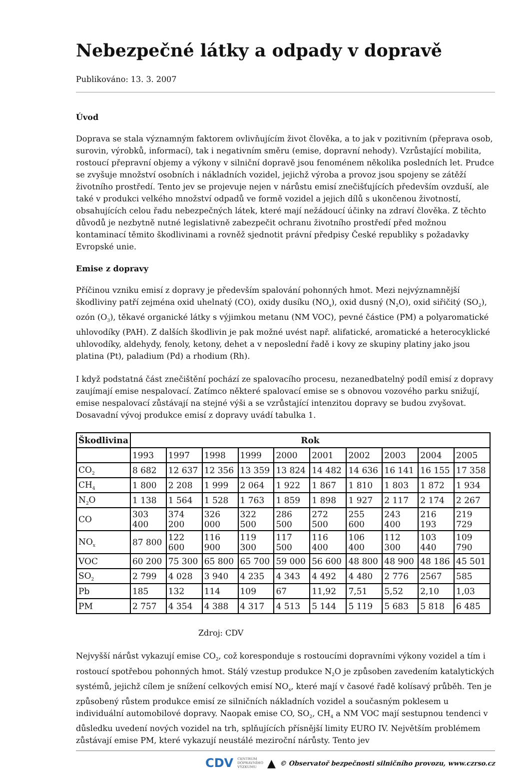Nebezpečné látky a odpady v dopravě
Publikováno: 13. 3. 2007
Úvod
Doprava se stala významným faktorem ovlivňujícím život člověka, a to jak v pozitivním (přeprava osob, surovin, výrobků, informací), tak i negativním směru (emise, dopravní nehody). Vzrůstající mobilita, rostoucí přepravní objemy a výkony v silniční dopravě jsou fenoménem několika posledních let. Prudce se zvyšuje množství osobních i nákladních vozidel, jejichž výroba a provoz jsou spojeny se zátěží životního prostředí. Tento jev se projevuje nejen v nárůstu emisí znečišťujících především ovzduší, ale také v produkci velkého množství odpadů ve formě vozidel a jejich dílů s ukončenou životností, obsahujících celou řadu nebezpečných látek, které mají nežádoucí účinky na zdraví člověka. Z těchto důvodů je nezbytně nutné legislativně zabezpečit ochranu životního prostředí před možnou kontaminací těmito škodlivinami a rovněž sjednotit právní předpisy České republiky s požadavky Evropské unie.
Emise z dopravy
Příčinou vzniku emisí z dopravy je především spalování pohonných hmot. Mezi nejvýznamnější škodliviny patří zejména oxid uhelnatý (CO), oxidy dusíku (NO<sub>x</sub>), oxid dusný (N<sub>2</sub>O), oxid siřičitý (SO<sub>2</sub>), ozón (O<sub>3</sub>), těkavé organické látky s výjimkou metanu (NM VOC), pevné částice (PM) a polyaromatické uhlovodíky (PAH). Z dalších škodlivin je pak možné uvést např. alifatické, aromatické a heterocyklické uhlovodíky, aldehydy, fenoly, ketony, dehet a v neposlední řadě i kovy ze skupiny platiny jako jsou platina (Pt), paladium (Pd) a rhodium (Rh).
I když podstatná část znečištění pochází ze spalovacího procesu, nezanedbatelný podíl emisí z dopravy zaujímají emise nespalovací. Zatímco některé spalovací emise se s obnovou vozového parku snižují, emise nespalovací zůstávají na stejné výši a se vzrůstající intenzitou dopravy se budou zvyšovat. Dosavadní vývoj produkce emisí z dopravy uvádí tabulka 1.
| Škodlivina | Rok | | | | | | | | | |
| --- | --- | --- | --- | --- | --- | --- | --- | --- | --- | --- |
| | 1993 | 1997 | 1998 | 1999 | 2000 | 2001 | 2002 | 2003 | 2004 | 2005 |
| CO<sub>2</sub> | 8 682 | 12 637 | 12 356 | 13 359 | 13 824 | 14 482 | 14 636 | 16 141 | 16 155 | 17 358 |
| CH<sub>4</sub> | 1 800 | 2 208 | 1 999 | 2 064 | 1 922 | 1 867 | 1 810 | 1 803 | 1 872 | 1 934 |
| N<sub>2</sub>O | 1 138 | 1 564 | 1 528 | 1 763 | 1 859 | 1 898 | 1 927 | 2 117 | 2 174 | 2 267 |
| CO | 303 400 | 374 200 | 326 000 | 322 500 | 286 500 | 272 500 | 255 600 | 243 400 | 216 193 | 219 729 |
| NO<sub>x</sub> | 87 800 | 122 600 | 116 900 | 119 300 | 117 500 | 116 400 | 106 400 | 112 300 | 103 440 | 109 790 |
| VOC | 60 200 | 75 300 | 65 800 | 65 700 | 59 000 | 56 600 | 48 800 | 48 900 | 48 186 | 45 501 |
| SO<sub>2</sub> | 2 799 | 4 028 | 3 940 | 4 235 | 4 343 | 4 492 | 4 480 | 2 776 | 2567 | 585 |
| Pb | 185 | 132 | 114 | 109 | 67 | 11,92 | 7,51 | 5,52 | 2,10 | 1,03 |
| PM | 2 757 | 4 354 | 4 388 | 4 317 | 4 513 | 5 144 | 5 119 | 5 683 | 5 818 | 6 485 |
Zdroj: CDV
Nejvyšší nárůst vykazují emise CO<sub>2</sub>, což koresponduje s rostoucími dopravními výkony vozidel a tím i rostoucí spotřebou pohonných hmot. Stálý vzestup produkce N<sub>2</sub>O je způsoben zavedením katalytických systémů, jejichž cílem je snížení celkových emisí NO<sub>x</sub>, které mají v časové řadě kolísavý průběh. Ten je způsobený růstem produkce emisí ze silničních nákladních vozidel a současným poklesem u individuální automobilové dopravy. Naopak emise CO, SO<sub>2</sub>, CH<sub>4</sub> a NM VOC mají sestupnou tendenci v důsledku uvedení nových vozidel na trh, splňujících přísnější limity EURO IV. Největším problémem zůstávají emise PM, které vykazují neustálé meziroční nárůsty. Tento jev
CDV CENTRUM
DOPRAVNÍHO
VÝZKUMU ▲ © Observatoř bezpečnosti silničního provozu, www.czrso.cz